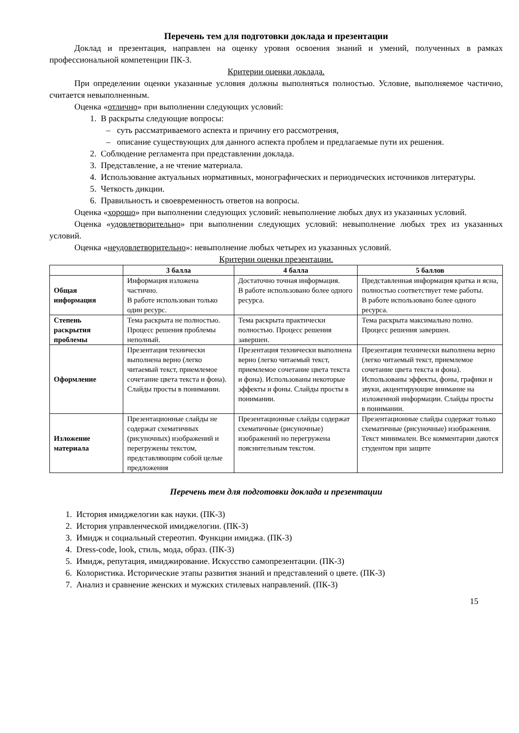Перечень тем для подготовки доклада и презентации
Доклад и презентация, направлен на оценку уровня освоения знаний и умений, полученных в рамках профессиональной компетенции ПК-3.
Критерии оценки доклада.
При определении оценки указанные условия должны выполняться полностью. Условие, выполняемое частично, считается невыполненным.
Оценка «отлично» при выполнении следующих условий:
1. В раскрыты следующие вопросы:
– суть рассматриваемого аспекта и причину его рассмотрения,
– описание существующих для данного аспекта проблем и предлагаемые пути их решения.
2. Соблюдение регламента при представлении доклада.
3. Представление, а не чтение материала.
4. Использование актуальных нормативных, монографических и периодических источников литературы.
5. Четкость дикции.
6. Правильность и своевременность ответов на вопросы.
Оценка «хорошо» при выполнении следующих условий: невыполнение любых двух из указанных условий.
Оценка «удовлетворительно» при выполнении следующих условий: невыполнение любых трех из указанных условий.
Оценка «неудовлетворительно»: невыполнение любых четырех из указанных условий.
Критерии оценки презентации.
| | 3 балла | 4 балла | 5 баллов |
| --- | --- | --- | --- |
| Общая информация | Информация изложена частично. В работе использован только один ресурс. | Достаточно точная информация. В работе использовано более одного ресурса. | Представленная информация кратка и ясна, полностью соответствует теме работы. В работе использовано более одного ресурса. |
| Степень раскрытия проблемы | Тема раскрыта не полностью. Процесс решения проблемы неполный. | Тема раскрыта практически полностью. Процесс решения завершен. | Тема раскрыта максимально полно. Процесс решения завершен. |
| Оформление | Презентация технически выполнена верно (легко читаемый текст, приемлемое сочетание цвета текста и фона). Слайды просты в понимании. | Презентация технически выполнена верно (легко читаемый текст, приемлемое сочетание цвета текста и фона). Использованы некоторые эффекты и фоны. Слайды просты в понимании. | Презентация технически выполнена верно (легко читаемый текст, приемлемое сочетание цвета текста и фона). Использованы эффекты, фоны, графики и звуки, акцентирующие внимание на изложенной информации. Слайды просты в понимании. |
| Изложение материала | Презентационные слайды не содержат схематичных (рисуночных) изображений и перегружены текстом, представляющим собой целые предложения | Презентационные слайды содержат схематичные (рисуночные) изображений но перегружена пояснительным текстом. | Презентационные слайды содержат только схематичные (рисуночные) изображения. Текст минимален. Все комментарии даются студентом при защите |
Перечень тем для подготовки доклада и презентации
1. История имиджелогии как науки. (ПК-3)
2. История управленческой имиджелогии. (ПК-3)
3. Имидж и социальный стереотип. Функции имиджа. (ПК-3)
4. Dress-code, look, стиль, мода, образ. (ПК-3)
5. Имидж, репутация, имиджирование. Искусство самопрезентации. (ПК-3)
6. Колористика. Исторические этапы развития знаний и представлений о цвете. (ПК-3)
7. Анализ и сравнение женских и мужских стилевых направлений. (ПК-3)
15